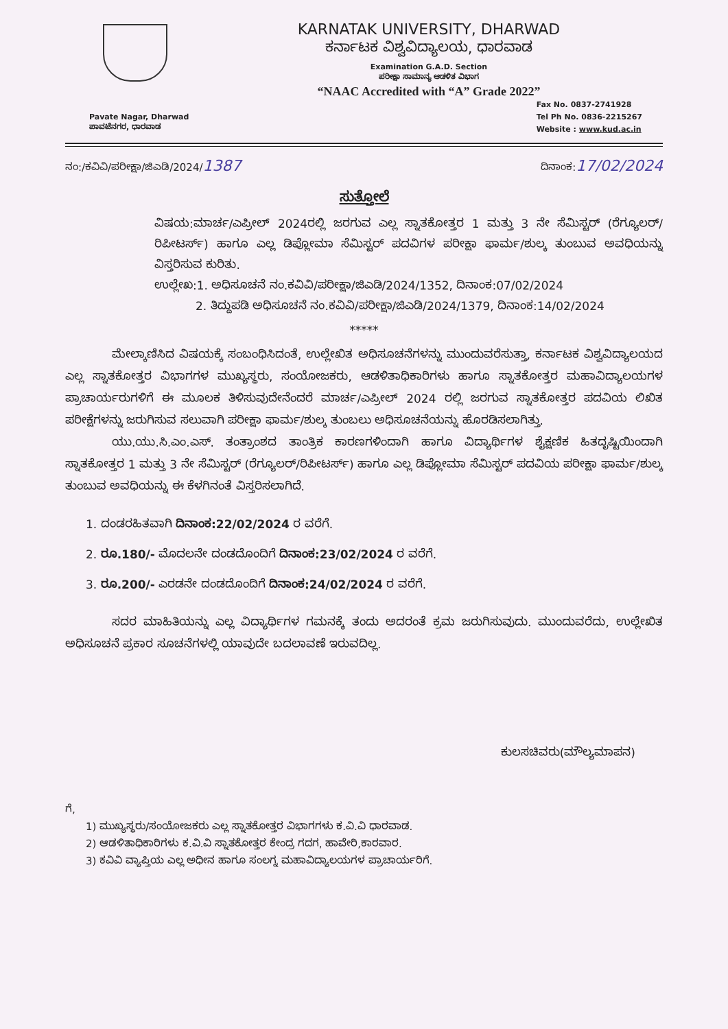KARNATAK UNIVERSITY, DHARWAD
ಕರ್ನಾಟಕ ವಿಶ್ವವಿದ್ಯಾಲಯ, ಧಾರವಾಡ
Examination G.A.D. Section
ಪರೀಕ್ಷಾ ಸಾಮಾನ್ಯ ಆಡಳಿತ ವಿಭಾಗ
“NAAC Accredited with “A” Grade 2022”
Pavate Nagar, Dharwad
ಪಾವಟೆನಗರ, ಧಾರವಾಡ
Fax No. 0837-2741928
Tel Ph No. 0836-2215267
Website : www.kud.ac.in
ನಂ:/ಕವಿವಿ/ಪರೀಕ್ಷಾ/ಜಿಎಡಿ/2024/1387
ದಿನಾಂಕ:17/02/2024
ಸುತ್ತೋಲೆ
ವಿಷಯ:ಮಾರ್ಚ/ಎಪ್ರೀಲ್ 2024ರಲ್ಲಿ ಜರಗುವ ಎಲ್ಲ ಸ್ನಾತಕೋತ್ತರ 1 ಮತ್ತು 3 ನೇ ಸೆಮಿಸ್ಟರ್ (ರೆಗ್ಯೂಲರ್/ರಿಪೀಟರ್ಸ್) ಹಾಗೂ ಎಲ್ಲ ಡಿಪ್ಲೋಮಾ ಸೆಮಿಸ್ಟರ್ ಪದವಿಗಳ ಪರೀಕ್ಷಾ ಫಾರ್ಮ/ಶುಲ್ಕ ತುಂಬುವ ಅವಧಿಯನ್ನು ವಿಸ್ತರಿಸುವ ಕುರಿತು.
ಉಲ್ಲೇಖ:1. ಅಧಿಸೂಚನೆ ನಂ.ಕವಿವಿ/ಪರೀಕ್ಷಾ/ಜಿಎಡಿ/2024/1352, ದಿನಾಂಕ:07/02/2024
2. ತಿದ್ದುಪಡಿ ಅಧಿಸೂಚನೆ ನಂ.ಕವಿವಿ/ಪರೀಕ್ಷಾ/ಜಿಎಡಿ/2024/1379, ದಿನಾಂಕ:14/02/2024
*****
    ಮೇಲ್ಕಾಣಿಸಿದ ವಿಷಯಕ್ಕೆ ಸಂಬಂಧಿಸಿದಂತೆ, ಉಲ್ಲೇಖಿತ ಅಧಿಸೂಚನೆಗಳನ್ನು ಮುಂದುವರೆಸುತ್ತಾ, ಕರ್ನಾಟಕ ವಿಶ್ವವಿದ್ಯಾಲಯದ ಎಲ್ಲ ಸ್ನಾತಕೋತ್ತರ ವಿಭಾಗಗಳ ಮುಖ್ಯಸ್ಥರು, ಸಂಯೋಜಕರು, ಆಡಳಿತಾಧಿಕಾರಿಗಳು ಹಾಗೂ ಸ್ನಾತಕೋತ್ತರ ಮಹಾವಿದ್ಯಾಲಯಗಳ ಪ್ರಾಚಾರ್ಯರುಗಳಿಗೆ ಈ ಮೂಲಕ ತಿಳಿಸುವುದೇನೆಂದರೆ ಮಾರ್ಚ/ಎಪ್ರೀಲ್ 2024 ರಲ್ಲಿ ಜರಗುವ ಸ್ನಾತಕೋತ್ತರ ಪದವಿಯ ಲಿಖಿತ ಪರೀಕ್ಷೆಗಳನ್ನು ಜರುಗಿಸುವ ಸಲುವಾಗಿ ಪರೀಕ್ಷಾ ಫಾರ್ಮ/ಶುಲ್ಕ ತುಂಬಲು ಅಧಿಸೂಚನೆಯನ್ನು ಹೊರಡಿಸಲಾಗಿತ್ತು.
    ಯು.ಯು.ಸಿ.ಎಂ.ಎಸ್. ತಂತ್ರಾಂಶದ ತಾಂತ್ರಿಕ ಕಾರಣಗಳಿಂದಾಗಿ ಹಾಗೂ ವಿದ್ಯಾರ್ಥಿಗಳ ಶೈಕ್ಷಣಿಕ ಹಿತದೃಷ್ಟಿಯಿಂದಾಗಿ ಸ್ನಾತಕೋತ್ತರ 1 ಮತ್ತು 3 ನೇ ಸೆಮಿಸ್ಟರ್ (ರೆಗ್ಯೂಲರ್/ರಿಪೀಟರ್ಸ್) ಹಾಗೂ ಎಲ್ಲ ಡಿಪ್ಲೋಮಾ ಸೆಮಿಸ್ಟರ್ ಪದವಿಯ ಪರೀಕ್ಷಾ ಫಾರ್ಮ/ಶುಲ್ಕ ತುಂಬುವ ಅವಧಿಯನ್ನು ಈ ಕೆಳಗಿನಂತೆ ವಿಸ್ತರಿಸಲಾಗಿದೆ.
1. ದಂಡರಹಿತವಾಗಿ ದಿನಾಂಕ:22/02/2024 ರ ವರೆಗೆ.
2. ರೂ.180/- ಮೊದಲನೇ ದಂಡದೊಂದಿಗೆ ದಿನಾಂಕ:23/02/2024 ರ ವರೆಗೆ.
3. ರೂ.200/- ಎರಡನೇ ದಂಡದೊಂದಿಗೆ ದಿನಾಂಕ:24/02/2024 ರ ವರೆಗೆ.
    ಸದರ ಮಾಹಿತಿಯನ್ನು ಎಲ್ಲ ವಿದ್ಯಾರ್ಥಿಗಳ ಗಮನಕ್ಕೆ ತಂದು ಅದರಂತೆ ಕ್ರಮ ಜರುಗಿಸುವುದು. ಮುಂದುವರೆದು, ಉಲ್ಲೇಖಿತ ಅಧಿಸೂಚನೆ ಪ್ರಕಾರ ಸೂಚನೆಗಳಲ್ಲಿ ಯಾವುದೇ ಬದಲಾವಣೆ ಇರುವದಿಲ್ಲ.
ಕುಲಸಚಿವರು(ಮೌಲ್ಯಮಾಪನ)
ಗೆ,
1) ಮುಖ್ಯಸ್ಥರು/ಸಂಯೋಜಕರು ಎಲ್ಲ ಸ್ನಾತಕೋತ್ತರ ವಿಭಾಗಗಳು ಕ.ವಿ.ವಿ ಧಾರವಾಡ.
2) ಆಡಳಿತಾಧಿಕಾರಿಗಳು ಕ.ವಿ.ವಿ ಸ್ನಾತಕೋತ್ತರ ಕೇಂದ್ರ ಗದಗ, ಹಾವೇರಿ,ಕಾರವಾರ.
3) ಕವಿವಿ ವ್ಯಾಪ್ತಿಯ ಎಲ್ಲ ಅಧೀನ ಹಾಗೂ ಸಂಲಗ್ನ ಮಹಾವಿದ್ಯಾಲಯಗಳ ಪ್ರಾಚಾರ್ಯರಿಗೆ.